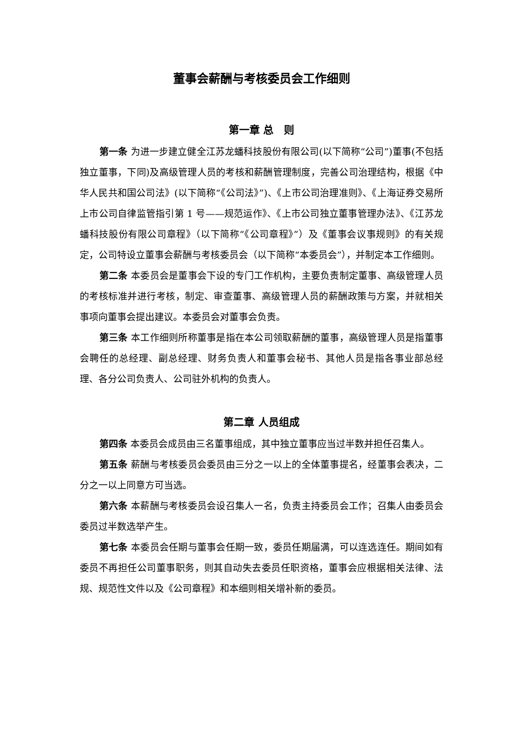董事会薪酬与考核委员会工作细则
第一章 总　则
第一条 为进一步建立健全江苏龙蟠科技股份有限公司(以下简称“公司”)董事(不包括独立董事，下同)及高级管理人员的考核和薪酬管理制度，完善公司治理结构，根据《中华人民共和国公司法》(以下简称“《公司法》”)、《上市公司治理准则》、《上海证券交易所上市公司自律监管指引第 1 号——规范运作》、《上市公司独立董事管理办法》、《江苏龙蟠科技股份有限公司章程》（以下简称“《公司章程》”）及《董事会议事规则》的有关规定，公司特设立董事会薪酬与考核委员会（以下简称“本委员会”），并制定本工作细则。
第二条 本委员会是董事会下设的专门工作机构，主要负责制定董事、高级管理人员的考核标准并进行考核，制定、审查董事、高级管理人员的薪酬政策与方案，并就相关事项向董事会提出建议。本委员会对董事会负责。
第三条 本工作细则所称董事是指在本公司领取薪酬的董事，高级管理人员是指董事会聘任的总经理、副总经理、财务负责人和董事会秘书、其他人员是指各事业部总经理、各分公司负责人、公司驻外机构的负责人。
第二章 人员组成
第四条 本委员会成员由三名董事组成，其中独立董事应当过半数并担任召集人。
第五条 薪酬与考核委员会委员由三分之一以上的全体董事提名，经董事会表决，二分之一以上同意方可当选。
第六条 本薪酬与考核委员会设召集人一名，负责主持委员会工作；召集人由委员会委员过半数选举产生。
第七条 本委员会任期与董事会任期一致，委员任期届满，可以连选连任。期间如有委员不再担任公司董事职务，则其自动失去委员任职资格，董事会应根据相关法律、法规、规范性文件以及《公司章程》和本细则相关增补新的委员。